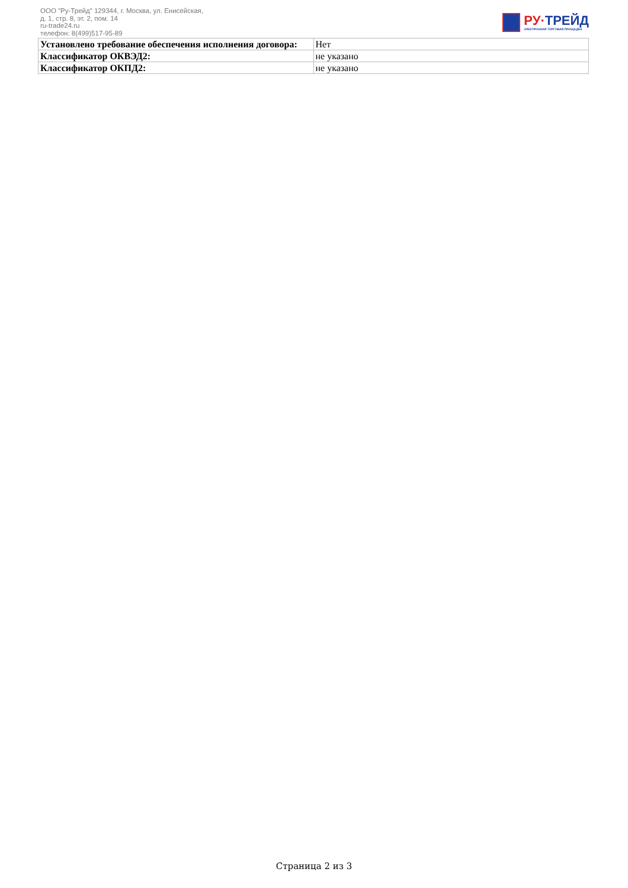ООО "Ру-Трейд" 129344, г. Москва, ул. Енисейская,
д. 1, стр. 8, эт. 2, пом. 14
ru-trade24.ru
телефон: 8(499)517-95-89
РУ·ТРЕЙД
ЭЛЕКТРОННАЯ ТОРГОВАЯ ПЛОЩАДКА
| Установлено требование обеспечения исполнения договора: | Нет |
| Классификатор ОКВЭД2: | не указано |
| Классификатор ОКПД2: | не указано |
Страница 2 из 3